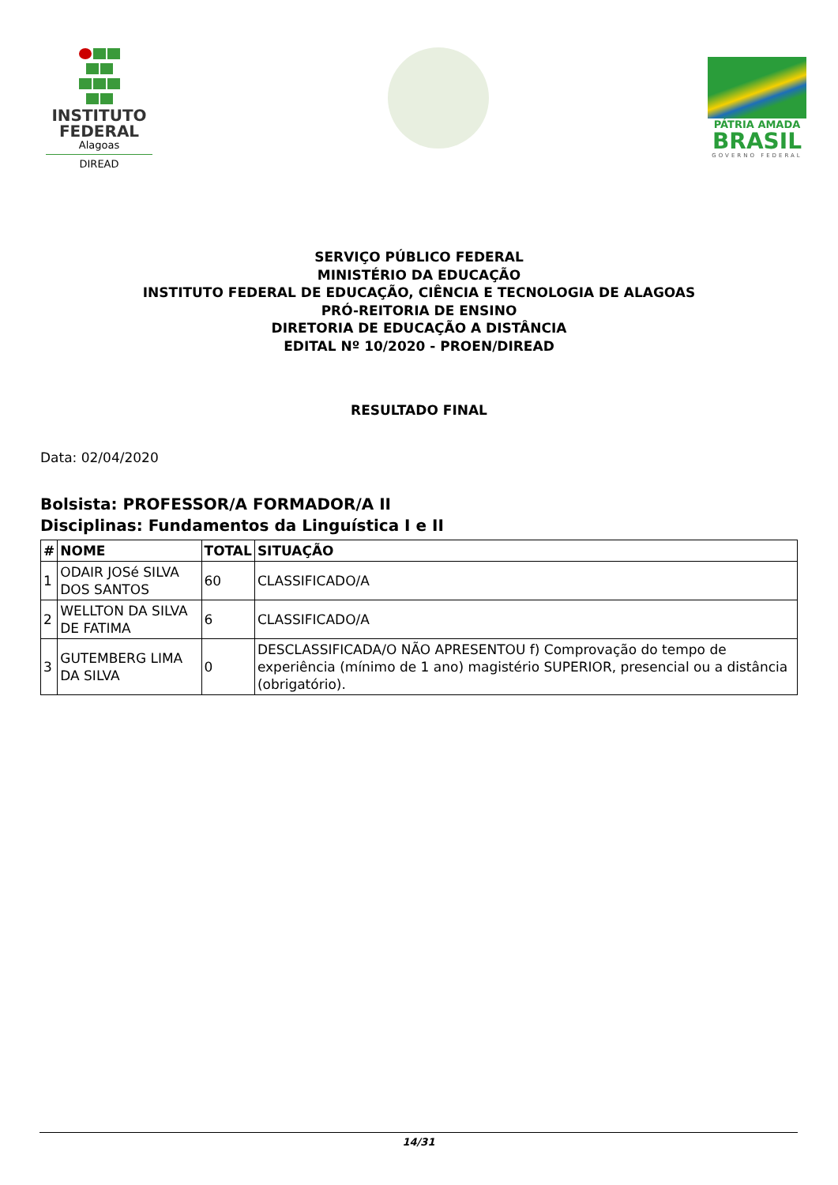INSTITUTO FEDERAL
Alagoas
DIREAD
PÁTRIA AMADA
BRASIL
GOVERNO FEDERAL
SERVIÇO PÚBLICO FEDERAL
MINISTÉRIO DA EDUCAÇÃO
INSTITUTO FEDERAL DE EDUCAÇÃO, CIÊNCIA E TECNOLOGIA DE ALAGOAS
PRÓ-REITORIA DE ENSINO
DIRETORIA DE EDUCAÇÃO A DISTÂNCIA
EDITAL Nº 10/2020 - PROEN/DIREAD
RESULTADO FINAL
Data: 02/04/2020
Bolsista: PROFESSOR/A FORMADOR/A II
Disciplinas: Fundamentos da Linguística I e II
| # | NOME | TOTAL | SITUAÇÃO |
| --- | --- | --- | --- |
| 1 | ODAIR JOSé SILVA DOS SANTOS | 60 | CLASSIFICADO/A |
| 2 | WELLTON DA SILVA DE FATIMA | 6 | CLASSIFICADO/A |
| 3 | GUTEMBERG LIMA DA SILVA | 0 | DESCLASSIFICADA/O NÃO APRESENTOU f) Comprovação do tempo de experiência (mínimo de 1 ano) magistério SUPERIOR, presencial ou a distância (obrigatório). |
14/31